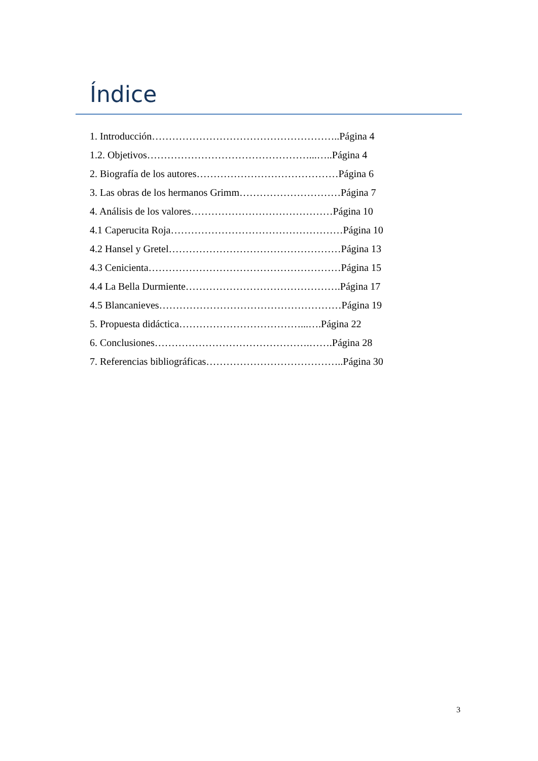Índice
1. Introducción………………………………………………..Página 4
1.2. Objetivos…………………………………………...…..Página 4
2. Biografía de los autores……………………………………Página 6
3. Las obras de los hermanos Grimm…………………………Página 7
4. Análisis de los valores……………………………………Página 10
4.1 Caperucita Roja……………………………………………Página 10
4.2 Hansel y Gretel……………………………………………Página 13
4.3 Cenicienta…………………………………………………Página 15
4.4 La Bella Durmiente……………………………………….Página 17
4.5 Blancanieves………………………………………………Página 19
5. Propuesta didáctica………………………………...….Página 22
6. Conclusiones……………………………………….…….Página 28
7. Referencias bibliográficas…………………………………..Página 30
3